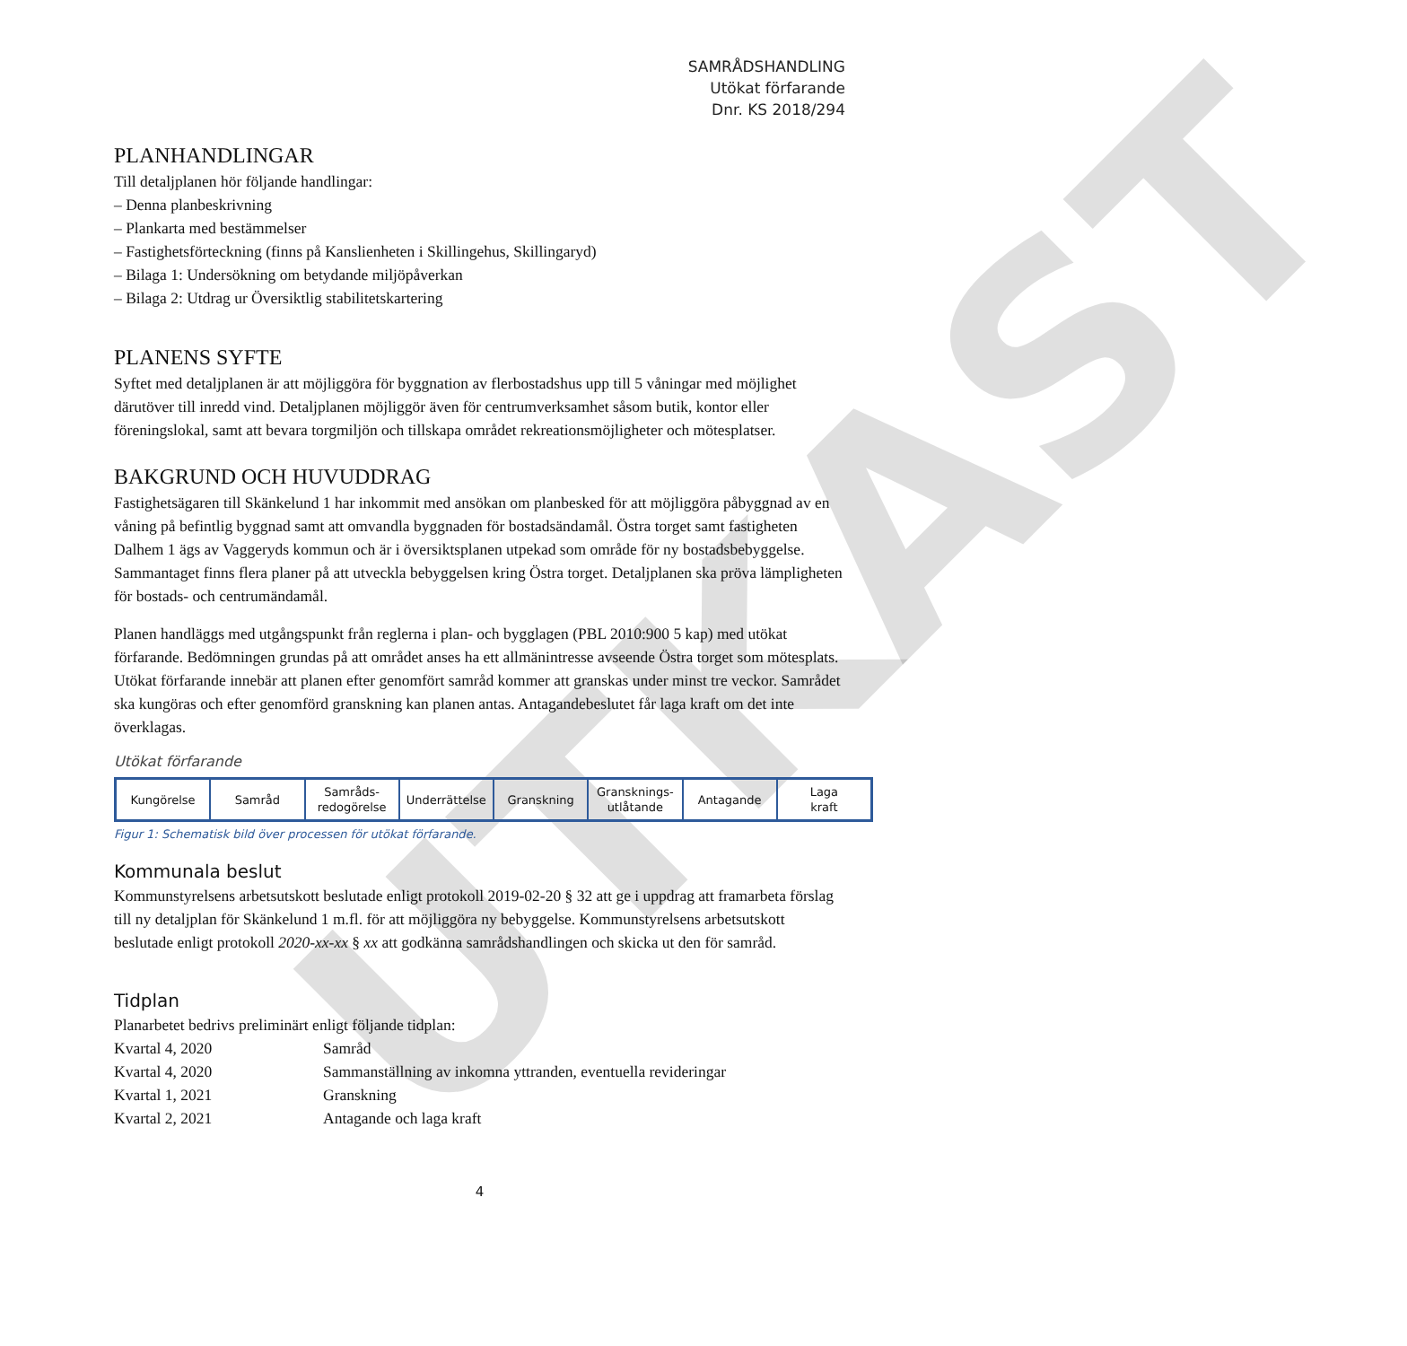UTKAST
SAMRÅDSHANDLING
Utökat förfarande
Dnr. KS 2018/294
PLANHANDLINGAR
Till detaljplanen hör följande handlingar:
– Denna planbeskrivning
– Plankarta med bestämmelser
– Fastighetsförteckning (finns på Kanslienheten i Skillingehus, Skillingaryd)
– Bilaga 1: Undersökning om betydande miljöpåverkan
– Bilaga 2: Utdrag ur Översiktlig stabilitetskartering
PLANENS SYFTE
Syftet med detaljplanen är att möjliggöra för byggnation av flerbostadshus upp till 5 våningar med möjlighet därutöver till inredd vind. Detaljplanen möjliggör även för centrumverksamhet såsom butik, kontor eller föreningslokal, samt att bevara torgmiljön och tillskapa området rekreationsmöjligheter och mötesplatser.
BAKGRUND OCH HUVUDDRAG
Fastighetsägaren till Skänkelund 1 har inkommit med ansökan om planbesked för att möjliggöra påbyggnad av en våning på befintlig byggnad samt att omvandla byggnaden för bostadsändamål. Östra torget samt fastigheten Dalhem 1 ägs av Vaggeryds kommun och är i översiktsplanen utpekad som område för ny bostadsbebyggelse. Sammantaget finns flera planer på att utveckla bebyggelsen kring Östra torget. Detaljplanen ska pröva lämpligheten för bostads- och centrumändamål.
Planen handläggs med utgångspunkt från reglerna i plan- och bygglagen (PBL 2010:900 5 kap) med utökat förfarande. Bedömningen grundas på att området anses ha ett allmänintresse avseende Östra torget som mötesplats. Utökat förfarande innebär att planen efter genomfört samråd kommer att granskas under minst tre veckor. Samrådet ska kungöras och efter genomförd granskning kan planen antas. Antagandebeslutet får laga kraft om det inte överklagas.
Utökat förfarande
Kungörelse Samråd Samråds-
redogörelse
Underrättelse Granskning Gransknings-
utlåtande
Antagande Laga
kraft
Figur 1: Schematisk bild över processen för utökat förfarande.
Kommunala beslut
Kommunstyrelsens arbetsutskott beslutade enligt protokoll 2019-02-20 § 32 att ge i uppdrag att framarbeta förslag till ny detaljplan för Skänkelund 1 m.fl. för att möjliggöra ny bebyggelse. Kommunstyrelsens arbetsutskott beslutade enligt protokoll 2020-xx-xx § xx att godkänna samrådshandlingen och skicka ut den för samråd.
Tidplan
Planarbetet bedrivs preliminärt enligt följande tidplan:
| Kvartal 4, 2020 | Samråd |
| Kvartal 4, 2020 | Sammanställning av inkomna yttranden, eventuella revideringar |
| Kvartal 1, 2021 | Granskning |
| Kvartal 2, 2021 | Antagande och laga kraft |
4